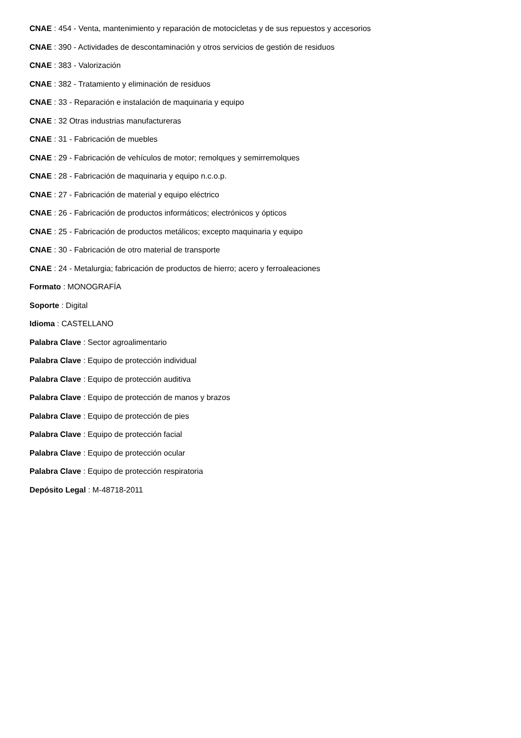CNAE : 454 - Venta, mantenimiento y reparación de motocicletas y de sus repuestos y accesorios
CNAE : 390 - Actividades de descontaminación y otros servicios de gestión de residuos
CNAE : 383 - Valorización
CNAE : 382 - Tratamiento y eliminación de residuos
CNAE : 33 - Reparación e instalación de maquinaria y equipo
CNAE : 32 Otras industrias manufactureras
CNAE : 31 - Fabricación de muebles
CNAE : 29 - Fabricación de vehículos de motor; remolques y semirremolques
CNAE : 28 - Fabricación de maquinaria y equipo n.c.o.p.
CNAE : 27 - Fabricación de material y equipo eléctrico
CNAE : 26 - Fabricación de productos informáticos; electrónicos y ópticos
CNAE : 25 - Fabricación de productos metálicos; excepto maquinaria y equipo
CNAE : 30 - Fabricación de otro material de transporte
CNAE : 24 - Metalurgia; fabricación de productos de hierro; acero y ferroaleaciones
Formato : MONOGRAFÍA
Soporte : Digital
Idioma : CASTELLANO
Palabra Clave : Sector agroalimentario
Palabra Clave : Equipo de protección individual
Palabra Clave : Equipo de protección auditiva
Palabra Clave : Equipo de protección de manos y brazos
Palabra Clave : Equipo de protección de pies
Palabra Clave : Equipo de protección facial
Palabra Clave : Equipo de protección ocular
Palabra Clave : Equipo de protección respiratoria
Depósito Legal : M-48718-2011